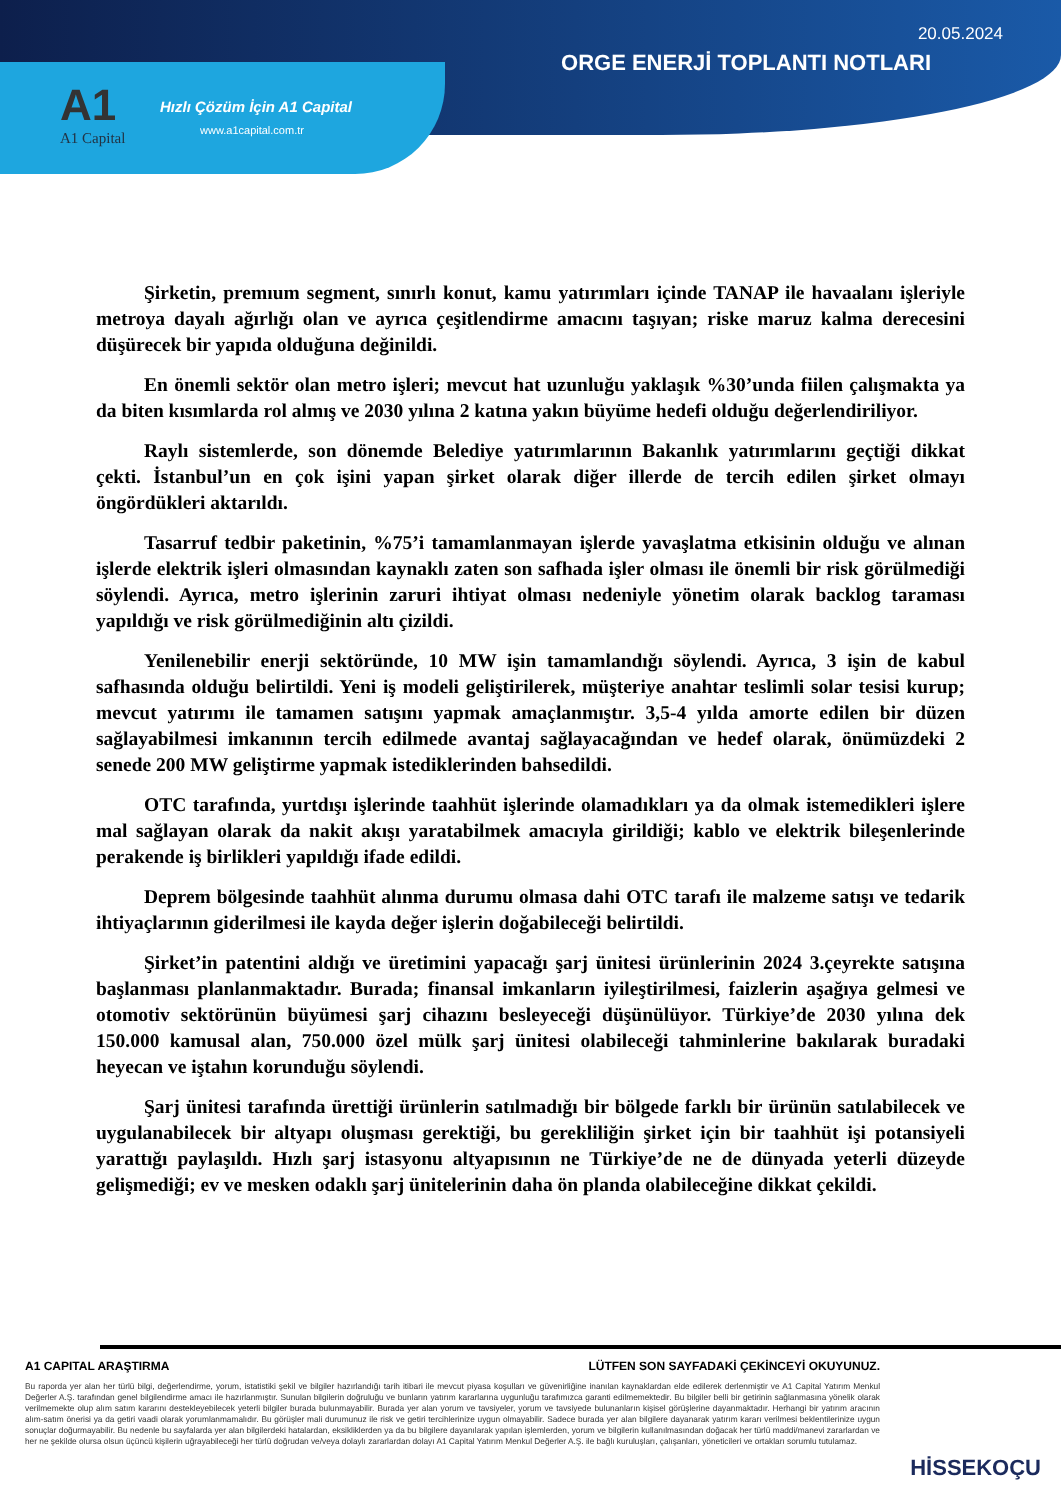20.05.2024
ORGE ENERJİ TOPLANTI NOTLARI
A1
A1 Capital
Hızlı Çözüm İçin A1 Capital
www.a1capital.com.tr
Şirketin, premıum segment, sınırlı konut, kamu yatırımları içinde TANAP ile havaalanı işleriyle metroya dayalı ağırlığı olan ve ayrıca çeşitlendirme amacını taşıyan; riske maruz kalma derecesini düşürecek bir yapıda olduğuna değinildi.
En önemli sektör olan metro işleri; mevcut hat uzunluğu yaklaşık %30’unda fiilen çalışmakta ya da biten kısımlarda rol almış ve 2030 yılına 2 katına yakın büyüme hedefi olduğu değerlendiriliyor.
Raylı sistemlerde, son dönemde Belediye yatırımlarının Bakanlık yatırımlarını geçtiği dikkat çekti. İstanbul’un en çok işini yapan şirket olarak diğer illerde de tercih edilen şirket olmayı öngördükleri aktarıldı.
Tasarruf tedbir paketinin, %75’i tamamlanmayan işlerde yavaşlatma etkisinin olduğu ve alınan işlerde elektrik işleri olmasından kaynaklı zaten son safhada işler olması ile önemli bir risk görülmediği söylendi. Ayrıca, metro işlerinin zaruri ihtiyat olması nedeniyle yönetim olarak backlog taraması yapıldığı ve risk görülmediğinin altı çizildi.
Yenilenebilir enerji sektöründe, 10 MW işin tamamlandığı söylendi. Ayrıca, 3 işin de kabul safhasında olduğu belirtildi. Yeni iş modeli geliştirilerek, müşteriye anahtar teslimli solar tesisi kurup; mevcut yatırımı ile tamamen satışını yapmak amaçlanmıştır. 3,5-4 yılda amorte edilen bir düzen sağlayabilmesi imkanının tercih edilmede avantaj sağlayacağından ve hedef olarak, önümüzdeki 2 senede 200 MW geliştirme yapmak istediklerinden bahsedildi.
OTC tarafında, yurtdışı işlerinde taahhüt işlerinde olamadıkları ya da olmak istemedikleri işlere mal sağlayan olarak da nakit akışı yaratabilmek amacıyla girildiği; kablo ve elektrik bileşenlerinde perakende iş birlikleri yapıldığı ifade edildi.
Deprem bölgesinde taahhüt alınma durumu olmasa dahi OTC tarafı ile malzeme satışı ve tedarik ihtiyaçlarının giderilmesi ile kayda değer işlerin doğabileceği belirtildi.
Şirket’in patentini aldığı ve üretimini yapacağı şarj ünitesi ürünlerinin 2024 3.çeyrekte satışına başlanması planlanmaktadır. Burada; finansal imkanların iyileştirilmesi, faizlerin aşağıya gelmesi ve otomotiv sektörünün büyümesi şarj cihazını besleyeceği düşünülüyor. Türkiye’de 2030 yılına dek 150.000 kamusal alan, 750.000 özel mülk şarj ünitesi olabileceği tahminlerine bakılarak buradaki heyecan ve iştahın korunduğu söylendi.
Şarj ünitesi tarafında ürettiği ürünlerin satılmadığı bir bölgede farklı bir ürünün satılabilecek ve uygulanabilecek bir altyapı oluşması gerektiği, bu gerekliliğin şirket için bir taahhüt işi potansiyeli yarattığı paylaşıldı. Hızlı şarj istasyonu altyapısının ne Türkiye’de ne de dünyada yeterli düzeyde gelişmediği; ev ve mesken odaklı şarj ünitelerinin daha ön planda olabileceğine dikkat çekildi.
A1 CAPITAL ARAŞTIRMA LÜTFEN SON SAYFADAKİ ÇEKİNCEYİ OKUYUNUZ.
Bu raporda yer alan her türlü bilgi, değerlendirme, yorum, istatistiki şekil ve bilgiler hazırlandığı tarih itibari ile mevcut piyasa koşulları ve güvenirliğine inanılan kaynaklardan elde edilerek derlenmiştir ve A1 Capital Yatırım Menkul Değerler A.Ş. tarafından genel bilgilendirme amacı ile hazırlanmıştır. Sunulan bilgilerin doğruluğu ve bunların yatırım kararlarına uygunluğu tarafımızca garanti edilmemektedir. Bu bilgiler belli bir getirinin sağlanmasına yönelik olarak verilmemekte olup alım satım kararını destekleyebilecek yeterli bilgiler burada bulunmayabilir. Burada yer alan yorum ve tavsiyeler, yorum ve tavsiyede bulunanların kişisel görüşlerine dayanmaktadır. Herhangi bir yatırım aracının alım-satım önerisi ya da getiri vaadi olarak yorumlanmamalıdır. Bu görüşler mali durumunuz ile risk ve getiri tercihlerinize uygun olmayabilir. Sadece burada yer alan bilgilere dayanarak yatırım kararı verilmesi beklentilerinize uygun sonuçlar doğurmayabilir. Bu nedenle bu sayfalarda yer alan bilgilerdeki hatalardan, eksikliklerden ya da bu bilgilere dayanılarak yapılan işlemlerden, yorum ve bilgilerin kullanılmasından doğacak her türlü maddi/manevi zararlardan ve her ne şekilde olursa olsun üçüncü kişilerin uğrayabileceği her türlü doğrudan ve/veya dolaylı zararlardan dolayı A1 Capital Yatırım Menkul Değerler A.Ş. ile bağlı kuruluşları, çalışanları, yöneticileri ve ortakları sorumlu tutulamaz.
HİSSEKOÇU